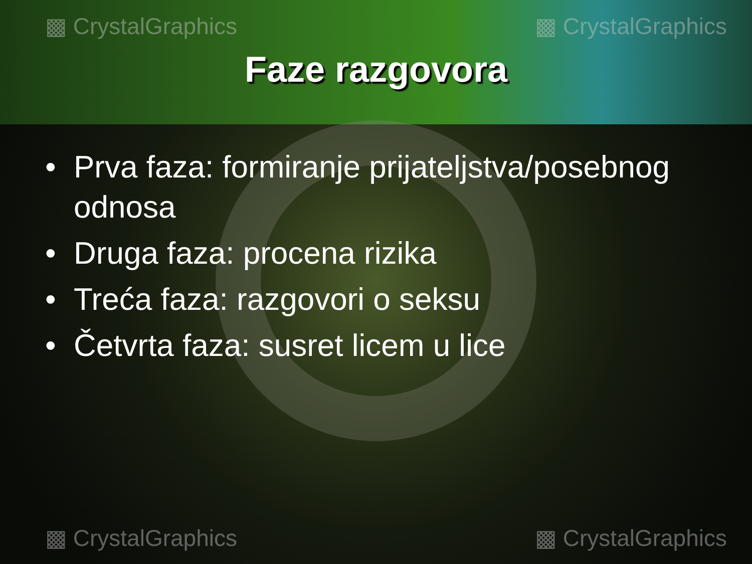▩ CrystalGraphics ▩ CrystalGraphics
Faze razgovora
• Prva faza: formiranje prijateljstva/posebnog odnosa
• Druga faza: procena rizika
• Treća faza: razgovori o seksu
• Četvrta faza: susret licem u lice
▩ CrystalGraphics ▩ CrystalGraphics